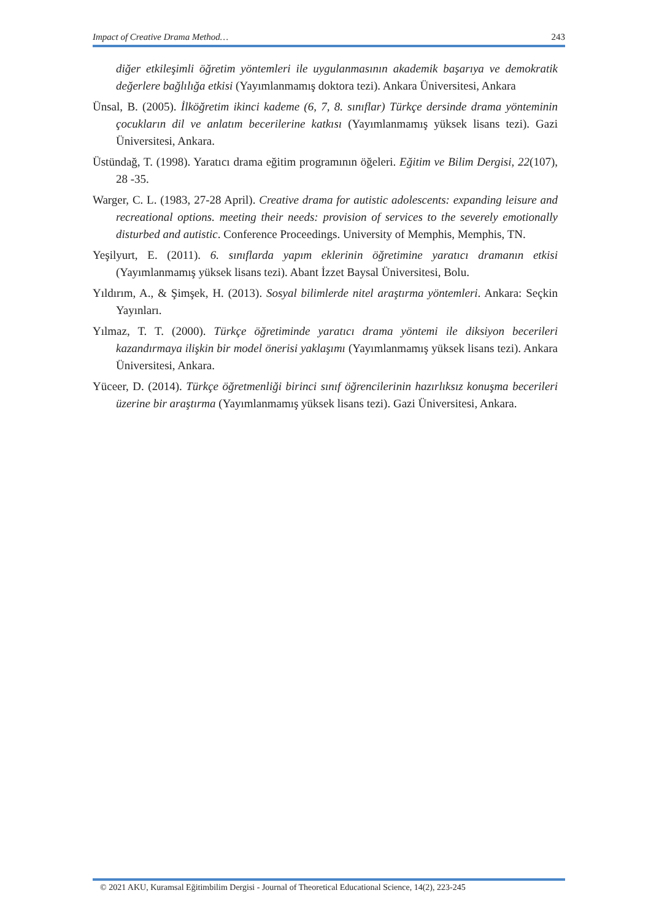Impact of Creative Drama Method… 243
diğer etkileşimli öğretim yöntemleri ile uygulanmasının akademik başarıya ve demokratik değerlere bağlılığa etkisi (Yayımlanmamış doktora tezi). Ankara Üniversitesi, Ankara
Ünsal, B. (2005). İlköğretim ikinci kademe (6, 7, 8. sınıflar) Türkçe dersinde drama yönteminin çocukların dil ve anlatım becerilerine katkısı (Yayımlanmamış yüksek lisans tezi). Gazi Üniversitesi, Ankara.
Üstündağ, T. (1998). Yaratıcı drama eğitim programının öğeleri. Eğitim ve Bilim Dergisi, 22(107), 28 -35.
Warger, C. L. (1983, 27-28 April). Creative drama for autistic adolescents: expanding leisure and recreational options. meeting their needs: provision of services to the severely emotionally disturbed and autistic. Conference Proceedings. University of Memphis, Memphis, TN.
Yeşilyurt, E. (2011). 6. sınıflarda yapım eklerinin öğretimine yaratıcı dramanın etkisi (Yayımlanmamış yüksek lisans tezi). Abant İzzet Baysal Üniversitesi, Bolu.
Yıldırım, A., & Şimşek, H. (2013). Sosyal bilimlerde nitel araştırma yöntemleri. Ankara: Seçkin Yayınları.
Yılmaz, T. T. (2000). Türkçe öğretiminde yaratıcı drama yöntemi ile diksiyon becerileri kazandırmaya ilişkin bir model önerisi yaklaşımı (Yayımlanmamış yüksek lisans tezi). Ankara Üniversitesi, Ankara.
Yüceer, D. (2014). Türkçe öğretmenliği birinci sınıf öğrencilerinin hazırlıksız konuşma becerileri üzerine bir araştırma (Yayımlanmamış yüksek lisans tezi). Gazi Üniversitesi, Ankara.
© 2021 AKU, Kuramsal Eğitimbilim Dergisi - Journal of Theoretical Educational Science, 14(2), 223-245